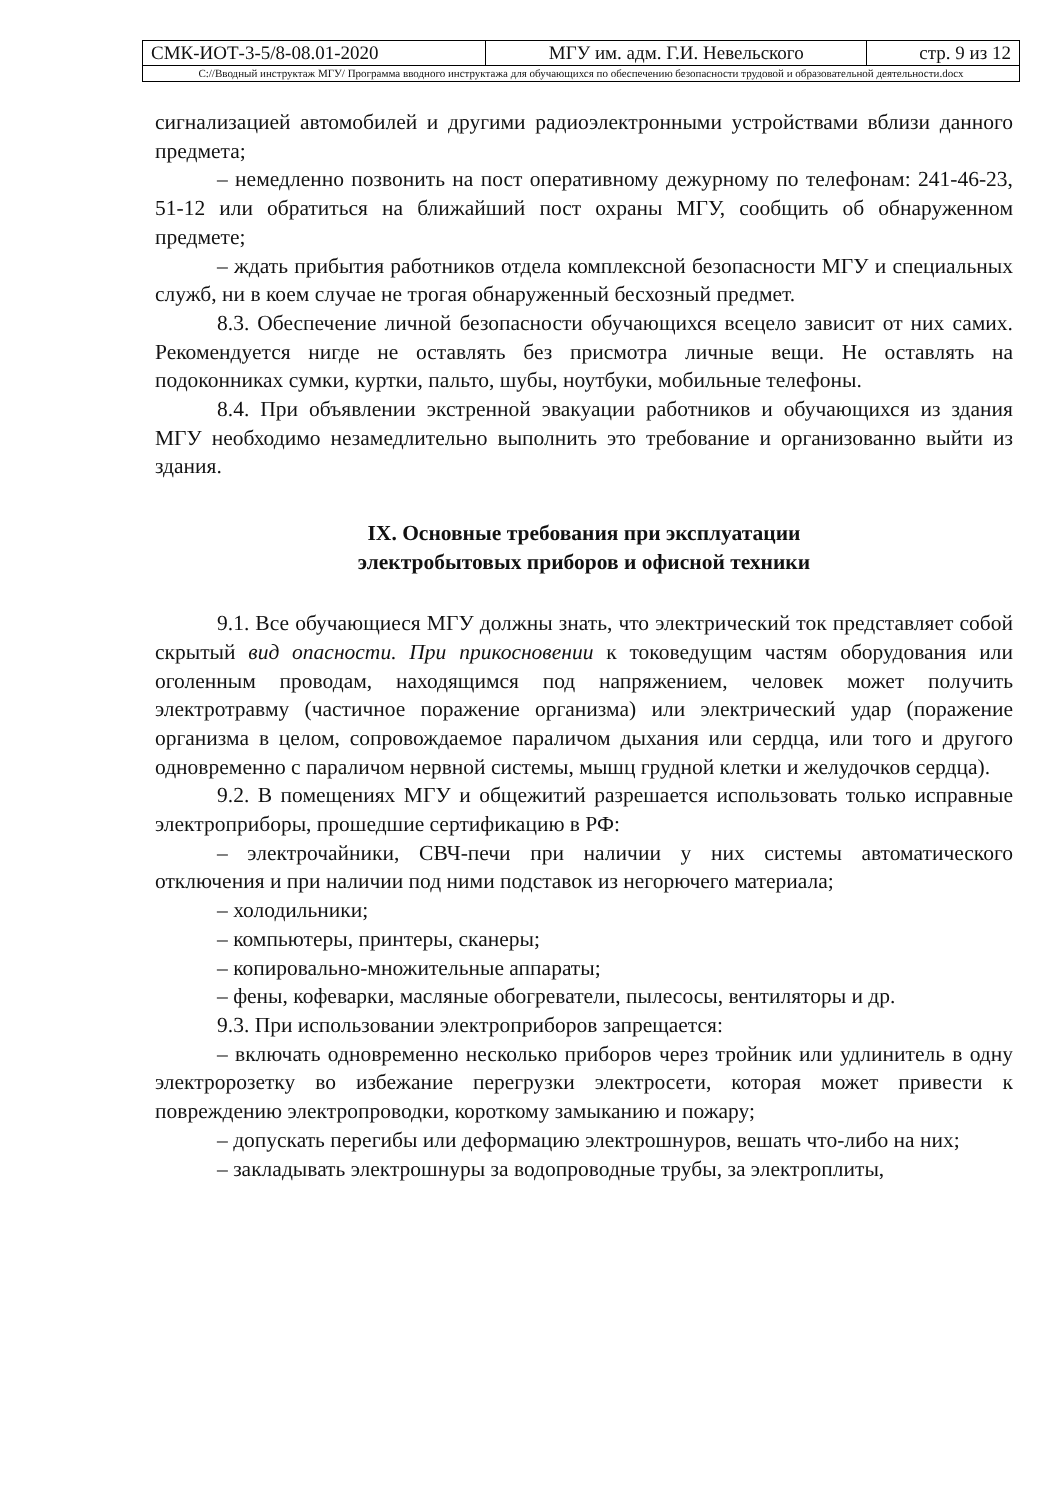| СМК-ИОТ-3-5/8-08.01-2020 | МГУ им. адм. Г.И. Невельского | стр. 9 из 12 |
| С://Вводный инструктаж МГУ/ Программа вводного инструктажа для обучающихся по обеспечению безопасности трудовой и образовательной деятельности.docx | | |
сигнализацией автомобилей и другими радиоэлектронными устройствами вблизи данного предмета;
– немедленно позвонить на пост оперативному дежурному по телефонам: 241-46-23, 51-12 или обратиться на ближайший пост охраны МГУ, сообщить об обнаруженном предмете;
– ждать прибытия работников отдела комплексной безопасности МГУ и специальных служб, ни в коем случае не трогая обнаруженный бесхозный предмет.
8.3. Обеспечение личной безопасности обучающихся всецело зависит от них самих. Рекомендуется нигде не оставлять без присмотра личные вещи. Не оставлять на подоконниках сумки, куртки, пальто, шубы, ноутбуки, мобильные телефоны.
8.4. При объявлении экстренной эвакуации работников и обучающихся из здания МГУ необходимо незамедлительно выполнить это требование и организованно выйти из здания.
IX. Основные требования при эксплуатации
электробытовых приборов и офисной техники
9.1. Все обучающиеся МГУ должны знать, что электрический ток представляет собой скрытый вид опасности. При прикосновении к токоведущим частям оборудования или оголенным проводам, находящимся под напряжением, человек может получить электротравму (частичное поражение организма) или электрический удар (поражение организма в целом, сопровождаемое параличом дыхания или сердца, или того и другого одновременно с параличом нервной системы, мышц грудной клетки и желудочков сердца).
9.2. В помещениях МГУ и общежитий разрешается использовать только исправные электроприборы, прошедшие сертификацию в РФ:
– электрочайники, СВЧ-печи при наличии у них системы автоматического отключения и при наличии под ними подставок из негорючего материала;
– холодильники;
– компьютеры, принтеры, сканеры;
– копировально-множительные аппараты;
– фены, кофеварки, масляные обогреватели, пылесосы, вентиляторы и др.
9.3. При использовании электроприборов запрещается:
– включать одновременно несколько приборов через тройник или удлинитель в одну электророзетку во избежание перегрузки электросети, которая может привести к повреждению электропроводки, короткому замыканию и пожару;
– допускать перегибы или деформацию электрошнуров, вешать что-либо на них;
– закладывать электрошнуры за водопроводные трубы, за электроплиты,